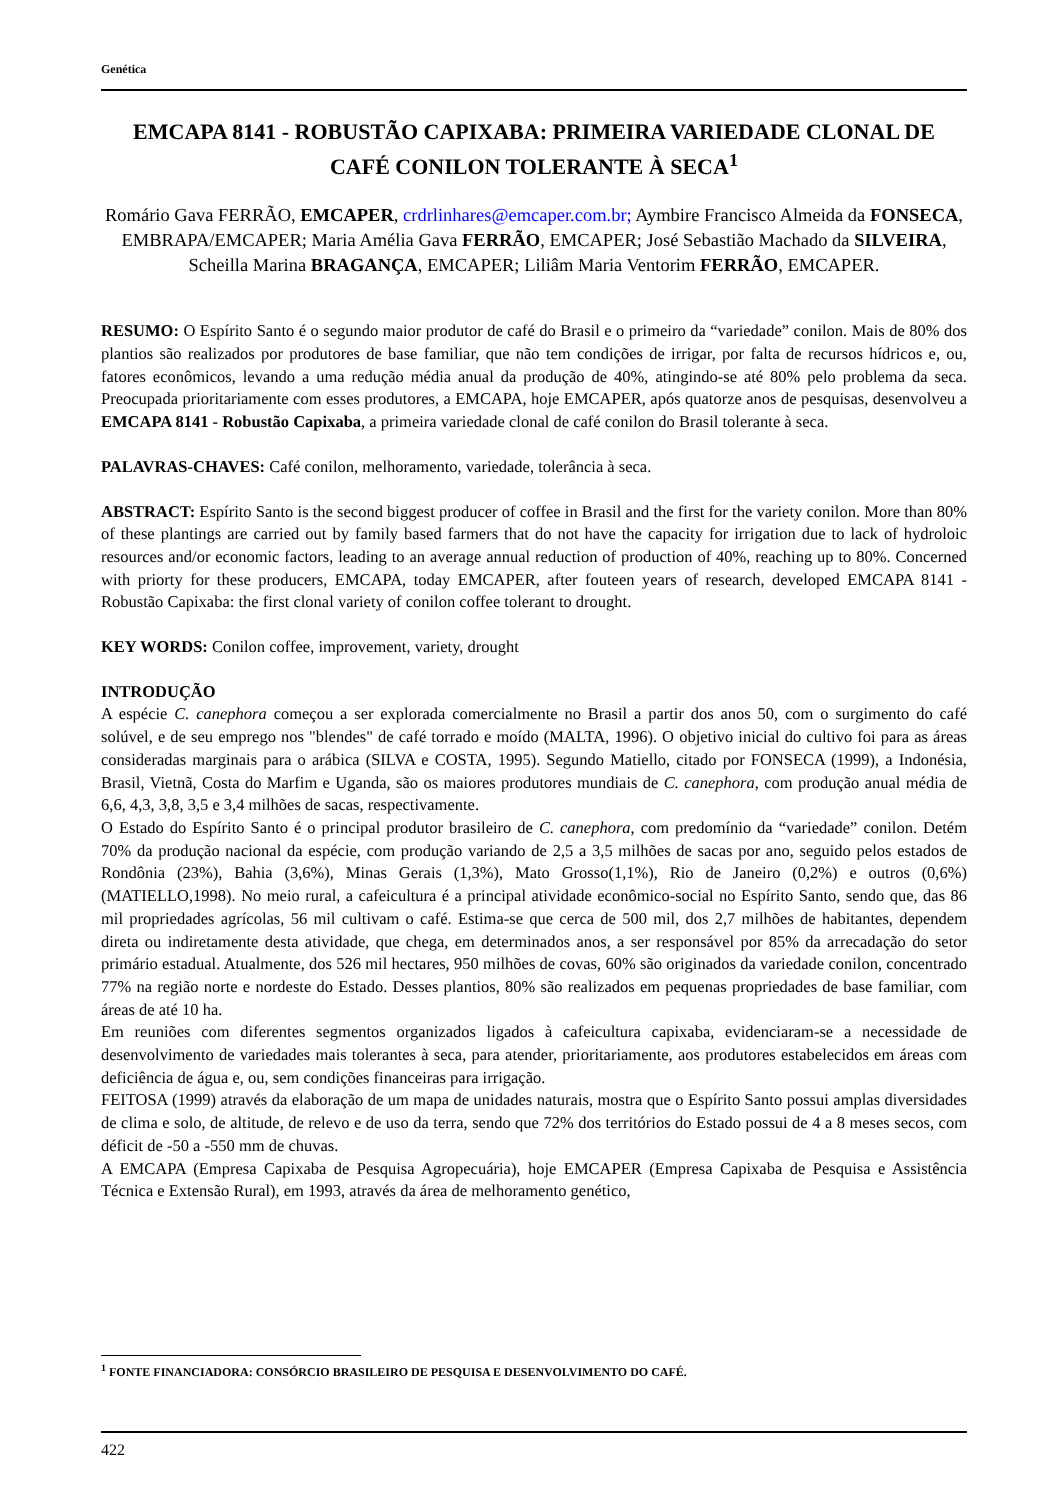Genética
EMCAPA 8141 - ROBUSTÃO CAPIXABA: PRIMEIRA VARIEDADE CLONAL DE CAFÉ CONILON TOLERANTE À SECA<sup>1</sup>
Romário Gava FERRÃO, EMCAPER, crdrlinhares@emcaper.com.br; Aymbire Francisco Almeida da FONSECA, EMBRAPA/EMCAPER; Maria Amélia Gava FERRÃO, EMCAPER; José Sebastião Machado da SILVEIRA, Scheilla Marina BRAGANÇA, EMCAPER; Liliâm Maria Ventorim FERRÃO, EMCAPER.
RESUMO: O Espírito Santo é o segundo maior produtor de café do Brasil e o primeiro da “variedade” conilon. Mais de 80% dos plantios são realizados por produtores de base familiar, que não tem condições de irrigar, por falta de recursos hídricos e, ou, fatores econômicos, levando a uma redução média anual da produção de 40%, atingindo-se até 80% pelo problema da seca. Preocupada prioritariamente com esses produtores, a EMCAPA, hoje EMCAPER, após quatorze anos de pesquisas, desenvolveu a EMCAPA 8141 - Robustão Capixaba, a primeira variedade clonal de café conilon do Brasil tolerante à seca.
PALAVRAS-CHAVES: Café conilon, melhoramento, variedade, tolerância à seca.
ABSTRACT: Espírito Santo is the second biggest producer of coffee in Brasil and the first for the variety conilon. More than 80% of these plantings are carried out by family based farmers that do not have the capacity for irrigation due to lack of hydroloic resources and/or economic factors, leading to an average annual reduction of production of 40%, reaching up to 80%. Concerned with priorty for these producers, EMCAPA, today EMCAPER, after fouteen years of research, developed EMCAPA 8141 - Robustão Capixaba: the first clonal variety of conilon coffee tolerant to drought.
KEY WORDS: Conilon coffee, improvement, variety, drought
INTRODUÇÃO
A espécie C. canephora começou a ser explorada comercialmente no Brasil a partir dos anos 50, com o surgimento do café solúvel, e de seu emprego nos "blendes" de café torrado e moído (MALTA, 1996). O objetivo inicial do cultivo foi para as áreas consideradas marginais para o arábica (SILVA e COSTA, 1995). Segundo Matiello, citado por FONSECA (1999), a Indonésia, Brasil, Vietnã, Costa do Marfim e Uganda, são os maiores produtores mundiais de C. canephora, com produção anual média de 6,6, 4,3, 3,8, 3,5 e 3,4 milhões de sacas, respectivamente.
O Estado do Espírito Santo é o principal produtor brasileiro de C. canephora, com predomínio da “variedade” conilon. Detém 70% da produção nacional da espécie, com produção variando de 2,5 a 3,5 milhões de sacas por ano, seguido pelos estados de Rondônia (23%), Bahia (3,6%), Minas Gerais (1,3%), Mato Grosso(1,1%), Rio de Janeiro (0,2%) e outros (0,6%) (MATIELLO,1998). No meio rural, a cafeicultura é a principal atividade econômico-social no Espírito Santo, sendo que, das 86 mil propriedades agrícolas, 56 mil cultivam o café. Estima-se que cerca de 500 mil, dos 2,7 milhões de habitantes, dependem direta ou indiretamente desta atividade, que chega, em determinados anos, a ser responsável por 85% da arrecadação do setor primário estadual. Atualmente, dos 526 mil hectares, 950 milhões de covas, 60% são originados da variedade conilon, concentrado 77% na região norte e nordeste do Estado. Desses plantios, 80% são realizados em pequenas propriedades de base familiar, com áreas de até 10 ha.
Em reuniões com diferentes segmentos organizados ligados à cafeicultura capixaba, evidenciaram-se a necessidade de desenvolvimento de variedades mais tolerantes à seca, para atender, prioritariamente, aos produtores estabelecidos em áreas com deficiência de água e, ou, sem condições financeiras para irrigação.
FEITOSA (1999) através da elaboração de um mapa de unidades naturais, mostra que o Espírito Santo possui amplas diversidades de clima e solo, de altitude, de relevo e de uso da terra, sendo que 72% dos territórios do Estado possui de 4 a 8 meses secos, com déficit de -50 a -550 mm de chuvas.
A EMCAPA (Empresa Capixaba de Pesquisa Agropecuária), hoje EMCAPER (Empresa Capixaba de Pesquisa e Assistência Técnica e Extensão Rural), em 1993, através da área de melhoramento genético,
<sup>1</sup> FONTE FINANCIADORA: CONSÓRCIO BRASILEIRO DE PESQUISA E DESENVOLVIMENTO DO CAFÉ.
422